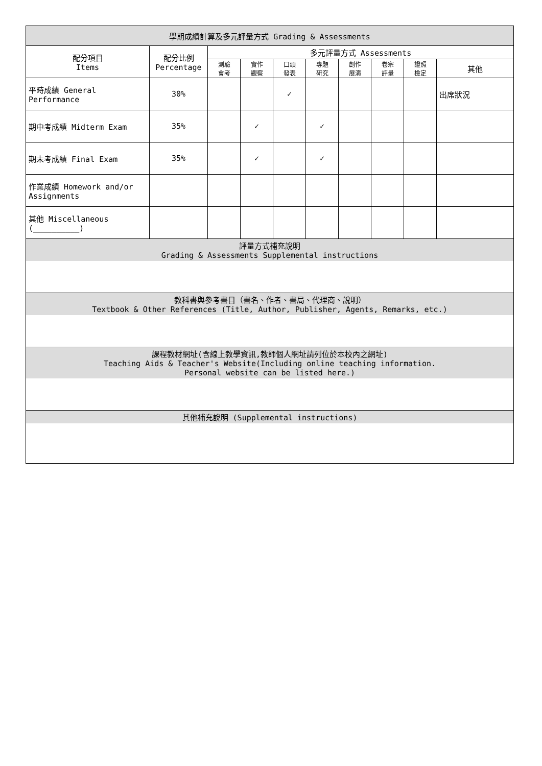| 學期成績計算及多元評量方式 Grading & Assessments | | | | | | | | | |
| --- | --- | --- | --- | --- | --- | --- | --- | --- | --- |
| 配分項目 Items | 配分比例 Percentage | 多元評量方式 Assessments | | | | | | | |
| | | 測驗 會考 | 實作 觀察 | 口頭 發表 | 專題 研究 | 創作 展演 | 卷宗 評量 | 證照 檢定 | 其他 |
| 平時成績 General Performance | 30% | | | ✓ | | | | | 出席狀況 |
| 期中考成績 Midterm Exam | 35% | | ✓ | | ✓ | | | | |
| 期末考成績 Final Exam | 35% | | ✓ | | ✓ | | | | |
| 作業成績 Homework and/or Assignments | | | | | | | | | |
| 其他 Miscellaneous (__________) | | | | | | | | | |
| 評量方式補充說明 Grading & Assessments Supplemental instructions | | | | | | | | | |
| 教科書與參考書目（書名、作者、書局、代理商、說明） Textbook & Other References (Title, Author, Publisher, Agents, Remarks, etc.) | | | | | | | | | |
| 課程教材網址(含線上教學資訊,教師個人網址請列位於本校內之網址) Teaching Aids & Teacher's Website(Including online teaching information. Personal website can be listed here.) | | | | | | | | | |
| 其他補充說明 (Supplemental instructions) | | | | | | | | | |